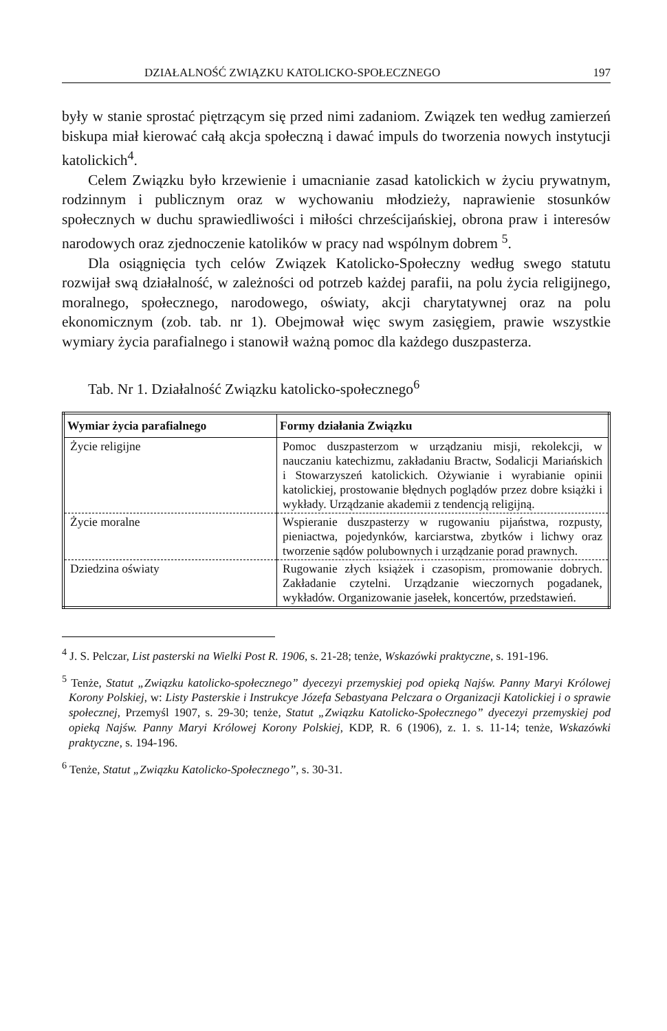DZIAŁALNOŚĆ ZWIĄZKU KATOLICKO-SPOŁECZNEGO 197
były w stanie sprostać piętrzącym się przed nimi zadaniom. Związek ten według zamierzeń biskupa miał kierować całą akcja społeczną i dawać impuls do tworzenia nowych instytucji katolickich<sup>4</sup>.
Celem Związku było krzewienie i umacnianie zasad katolickich w życiu prywatnym, rodzinnym i publicznym oraz w wychowaniu młodzieży, naprawienie stosunków społecznych w duchu sprawiedliwości i miłości chrześcijańskiej, obrona praw i interesów narodowych oraz zjednoczenie katolików w pracy nad wspólnym dobrem <sup>5</sup>.
Dla osiągnięcia tych celów Związek Katolicko-Społeczny według swego statutu rozwijał swą działalność, w zależności od potrzeb każdej parafii, na polu życia religijnego, moralnego, społecznego, narodowego, oświaty, akcji charytatywnej oraz na polu ekonomicznym (zob. tab. nr 1). Obejmował więc swym zasięgiem, prawie wszystkie wymiary życia parafialnego i stanowił ważną pomoc dla każdego duszpasterza.
Tab. Nr 1. Działalność Związku katolicko-społecznego<sup>6</sup>
| Wymiar życia parafialnego | Formy działania Związku |
| --- | --- |
| Życie religijne | Pomoc duszpasterzom w urządzaniu misji, rekolekcji, w nauczaniu katechizmu, zakładaniu Bractw, Sodalicji Mariańskich i Stowarzyszeń katolickich. Ożywianie i wyrabianie opinii katolickiej, prostowanie błędnych poglądów przez dobre książki i wykłady. Urządzanie akademii z tendencją religijną. |
| Życie moralne | Wspieranie duszpasterzy w rugowaniu pijaństwa, rozpusty, pieniactwa, pojedynków, karciarstwa, zbytków i lichwy oraz tworzenie sądów polubownych i urządzanie porad prawnych. |
| Dziedzina oświaty | Rugowanie złych książek i czasopism, promowanie dobrych. Zakładanie czytelni. Urządzanie wieczornych pogadanek, wykładów. Organizowanie jasełek, koncertów, przedstawień. |
<sup>4</sup> J. S. Pelczar, List pasterski na Wielki Post R. 1906, s. 21-28; tenże, Wskazówki praktyczne, s. 191-196.
<sup>5</sup> Tenże, Statut „Związku katolicko-społecznego” dyecezyi przemyskiej pod opieką Najśw. Panny Maryi Królowej Korony Polskiej, w: Listy Pasterskie i Instrukcye Józefa Sebastyana Pelczara o Organizacji Katolickiej i o sprawie społecznej, Przemyśl 1907, s. 29-30; tenże, Statut „Związku Katolicko-Społecznego” dyecezyi przemyskiej pod opieką Najśw. Panny Maryi Królowej Korony Polskiej, KDP, R. 6 (1906), z. 1. s. 11-14; tenże, Wskazówki praktyczne, s. 194-196.
<sup>6</sup> Tenże, Statut „Związku Katolicko-Społecznego”, s. 30-31.